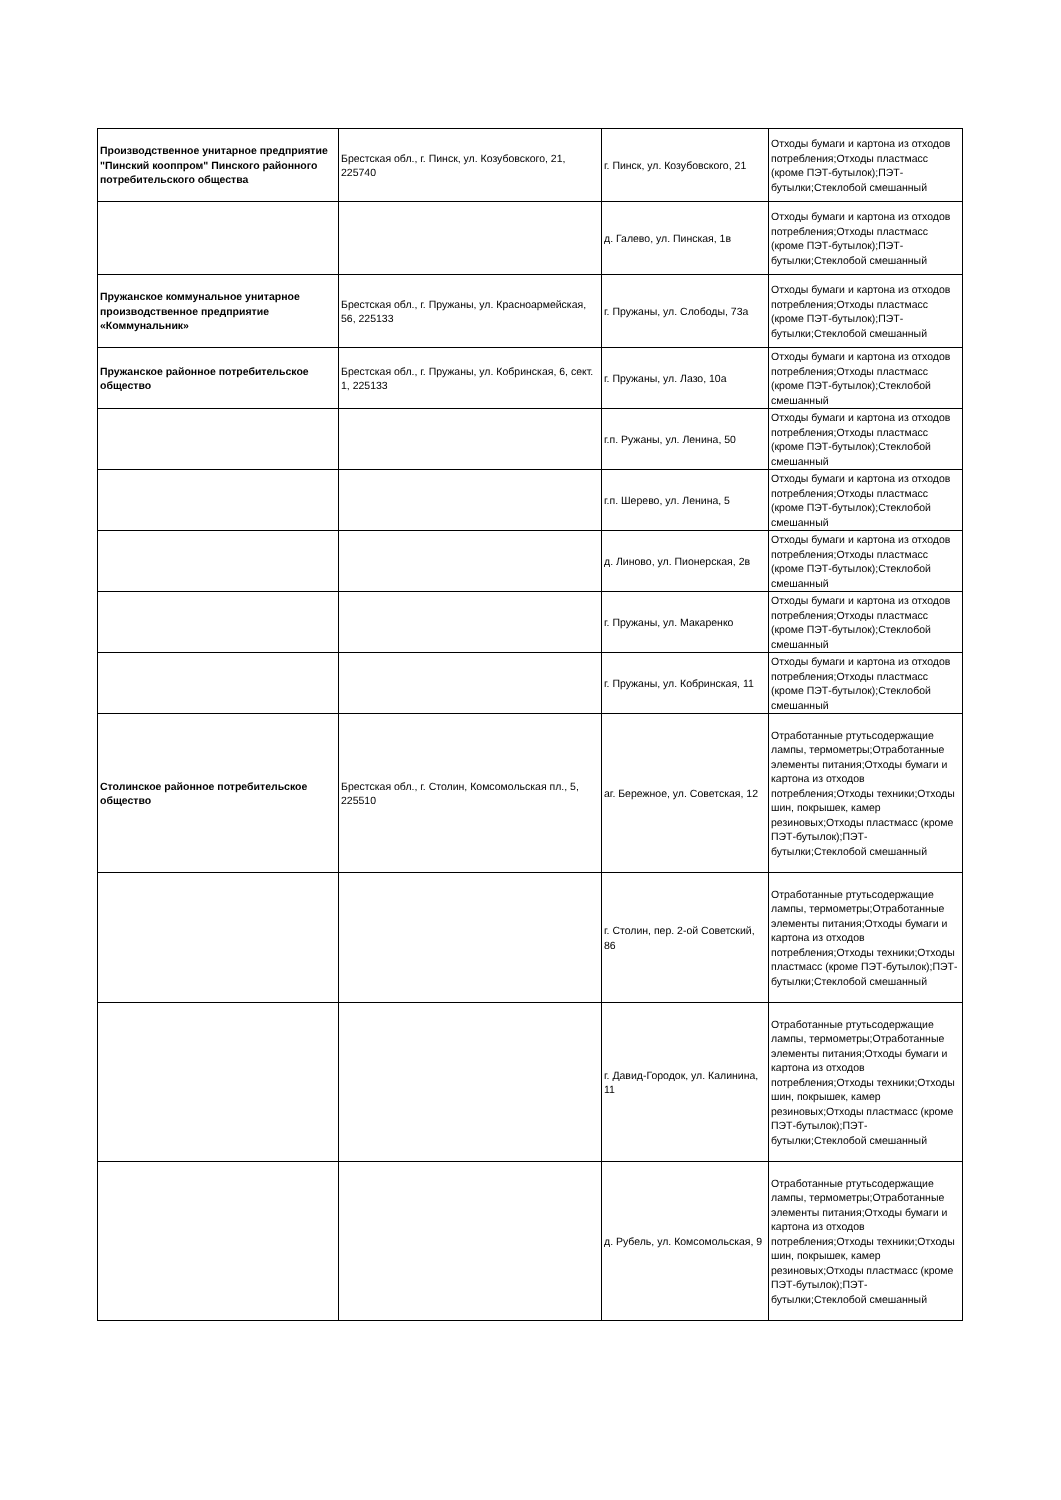| Производственное унитарное предприятие "Пинский кооппром" Пинского районного потребительского общества | Брестская обл., г. Пинск, ул. Козубовского, 21, 225740 | г. Пинск, ул. Козубовского, 21 | Отходы бумаги и картона из отходов потребления;Отходы пластмасс (кроме ПЭТ-бутылок);ПЭТ-бутылки;Стеклобой смешанный |
| | | д. Галево, ул. Пинская, 1в | Отходы бумаги и картона из отходов потребления;Отходы пластмасс (кроме ПЭТ-бутылок);ПЭТ-бутылки;Стеклобой смешанный |
| Пружанское коммунальное унитарное производственное предприятие «Коммунальник» | Брестская обл., г. Пружаны, ул. Красноармейская, 56, 225133 | г. Пружаны, ул. Слободы, 73а | Отходы бумаги и картона из отходов потребления;Отходы пластмасс (кроме ПЭТ-бутылок);ПЭТ-бутылки;Стеклобой смешанный |
| Пружанское районное потребительское общество | Брестская обл., г. Пружаны, ул. Кобринская, 6, сект. 1, 225133 | г. Пружаны, ул. Лазо, 10а | Отходы бумаги и картона из отходов потребления;Отходы пластмасс (кроме ПЭТ-бутылок);Стеклобой смешанный |
| | | г.п. Ружаны, ул. Ленина, 50 | Отходы бумаги и картона из отходов потребления;Отходы пластмасс (кроме ПЭТ-бутылок);Стеклобой смешанный |
| | | г.п. Шерево, ул. Ленина, 5 | Отходы бумаги и картона из отходов потребления;Отходы пластмасс (кроме ПЭТ-бутылок);Стеклобой смешанный |
| | | д. Линово, ул. Пионерская, 2в | Отходы бумаги и картона из отходов потребления;Отходы пластмасс (кроме ПЭТ-бутылок);Стеклобой смешанный |
| | | г. Пружаны, ул. Макаренко | Отходы бумаги и картона из отходов потребления;Отходы пластмасс (кроме ПЭТ-бутылок);Стеклобой смешанный |
| | | г. Пружаны, ул. Кобринская, 11 | Отходы бумаги и картона из отходов потребления;Отходы пластмасс (кроме ПЭТ-бутылок);Стеклобой смешанный |
| Столинское районное потребительское общество | Брестская обл., г. Столин, Комсомольская пл., 5, 225510 | аг. Бережное, ул. Советская, 12 | Отработанные ртутьсодержащие лампы, термометры;Отработанные элементы питания;Отходы бумаги и картона из отходов потребления;Отходы техники;Отходы шин, покрышек, камер резиновых;Отходы пластмасс (кроме ПЭТ-бутылок);ПЭТ-бутылки;Стеклобой смешанный |
| | | г. Столин, пер. 2-ой Советский, 86 | Отработанные ртутьсодержащие лампы, термометры;Отработанные элементы питания;Отходы бумаги и картона из отходов потребления;Отходы техники;Отходы пластмасс (кроме ПЭТ-бутылок);ПЭТ-бутылки;Стеклобой смешанный |
| | | г. Давид-Городок, ул. Калинина, 11 | Отработанные ртутьсодержащие лампы, термометры;Отработанные элементы питания;Отходы бумаги и картона из отходов потребления;Отходы техники;Отходы шин, покрышек, камер резиновых;Отходы пластмасс (кроме ПЭТ-бутылок);ПЭТ-бутылки;Стеклобой смешанный |
| | | д. Рубель, ул. Комсомольская, 9 | Отработанные ртутьсодержащие лампы, термометры;Отработанные элементы питания;Отходы бумаги и картона из отходов потребления;Отходы техники;Отходы шин, покрышек, камер резиновых;Отходы пластмасс (кроме ПЭТ-бутылок);ПЭТ-бутылки;Стеклобой смешанный |